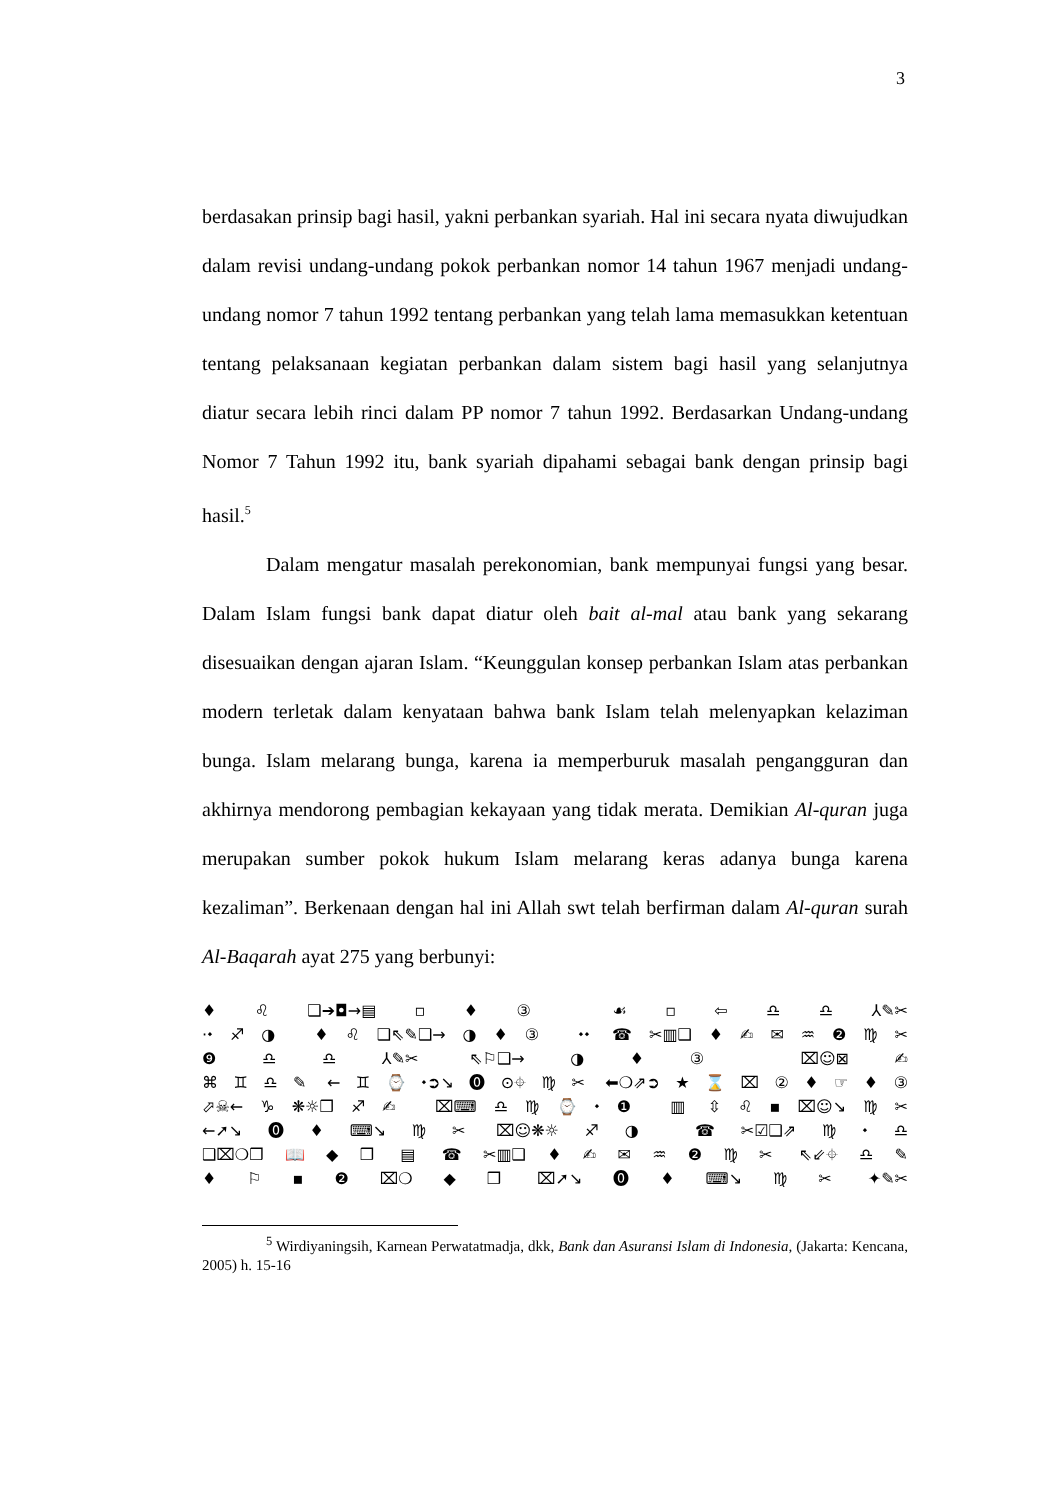3
berdasakan prinsip bagi hasil, yakni perbankan syariah. Hal ini secara nyata diwujudkan dalam revisi undang-undang pokok perbankan nomor 14 tahun 1967 menjadi undang-undang nomor 7 tahun 1992 tentang perbankan yang telah lama memasukkan ketentuan tentang pelaksanaan kegiatan perbankan dalam sistem bagi hasil yang selanjutnya diatur secara lebih rinci dalam PP nomor 7 tahun 1992. Berdasarkan Undang-undang Nomor 7 Tahun 1992 itu, bank syariah dipahami sebagai bank dengan prinsip bagi hasil.<sup>5</sup>
Dalam mengatur masalah perekonomian, bank mempunyai fungsi yang besar. Dalam Islam fungsi bank dapat diatur oleh bait al-mal atau bank yang sekarang disesuaikan dengan ajaran Islam. “Keunggulan konsep perbankan Islam atas perbankan modern terletak dalam kenyataan bahwa bank Islam telah melenyapkan kelaziman bunga. Islam melarang bunga, karena ia memperburuk masalah pengangguran dan akhirnya mendorong pembagian kekayaan yang tidak merata. Demikian Al-quran juga merupakan sumber pokok hukum Islam melarang keras adanya bunga karena kezaliman”. Berkenaan dengan hal ini Allah swt telah berfirman dalam Al-quran surah Al-Baqarah ayat 275 yang berbunyi:
♦♌❑➔◘→▤▫♦③ ☙▫⇦♎♎⅄✎✂
⋅⬩♐◑ ♦♌❑⇖✎❑→◑♦③ ⬩⬩ ☎✂▥❑♦✍✉♒❷♍✂
❾♎♎⅄✎✂ ⇖⚐❑→◑♦③ ⌧☺⊠✍
⌘♊♎✎ ←♊⌚⬩➲↘⓿⊙⌖♍✂ ⬅❍⇗➲★⌛⌧②♦☞♦③
⬀☠←♑❋☼❒♐✍ ⌧⌨♎♍⌚⬩❶ ▥ ⇳♌▪⌧☺↘♍✂
←➚↘⓿♦⌨↘♍✂ ⌧☺❋☼♐◑ ☎✂☑❑⇗♍⬩♎
❑⌧❍❒📖◆❒ ▤ ☎✂▥❑♦✍✉♒❷♍✂ ⇖⇙⌖♎✎
♦⚐▪❷⌧❍◆❒ ⌧➚↘⓿♦⌨↘♍✂ ✦✎✂
<sup>5</sup> Wirdiyaningsih, Karnean Perwatatmadja, dkk, Bank dan Asuransi Islam di Indonesia, (Jakarta: Kencana, 2005) h. 15-16